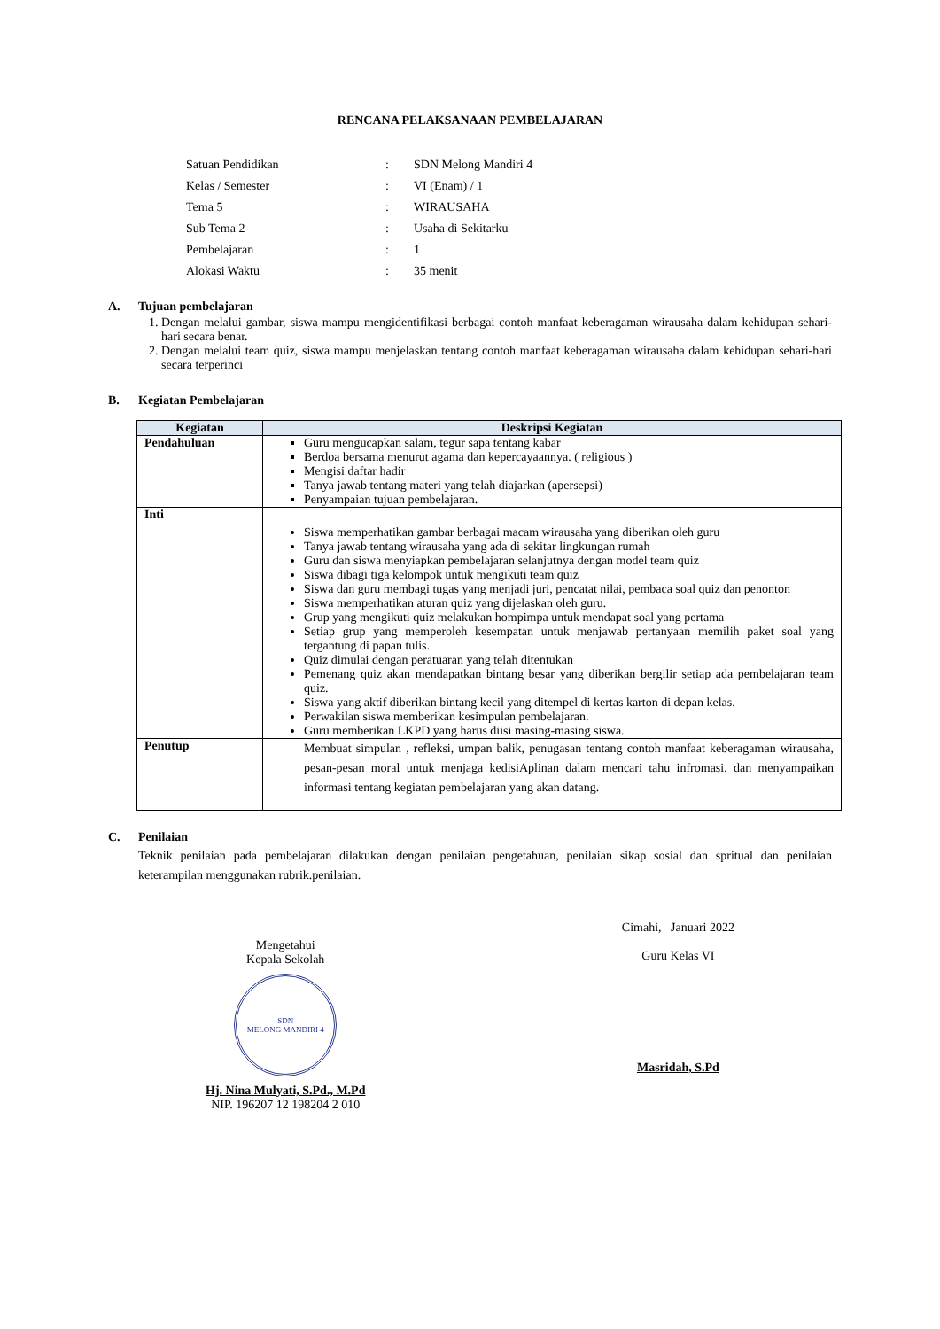RENCANA PELAKSANAAN PEMBELAJARAN
| Satuan Pendidikan | : | SDN Melong Mandiri 4 |
| Kelas / Semester | : | VI (Enam) / 1 |
| Tema 5 | : | WIRAUSAHA |
| Sub Tema 2 | : | Usaha di Sekitarku |
| Pembelajaran | : | 1 |
| Alokasi Waktu | : | 35 menit |
A. Tujuan pembelajaran
1. Dengan melalui gambar, siswa mampu mengidentifikasi berbagai contoh manfaat keberagaman wirausaha dalam kehidupan sehari-hari secara benar.
2. Dengan melalui team quiz, siswa mampu menjelaskan tentang contoh manfaat keberagaman wirausaha dalam kehidupan sehari-hari secara terperinci
B. Kegiatan Pembelajaran
| Kegiatan | Deskripsi Kegiatan |
| --- | --- |
| Pendahuluan | Guru mengucapkan salam, tegur sapa tentang kabar Berdoa bersama menurut agama dan kepercayaannya. ( religious ) Mengisi daftar hadir Tanya jawab tentang materi yang telah diajarkan (apersepsi) Penyampaian tujuan pembelajaran. |
| Inti | Siswa memperhatikan gambar berbagai macam wirausaha yang diberikan oleh guru Tanya jawab tentang wirausaha yang ada di sekitar lingkungan rumah Guru dan siswa menyiapkan pembelajaran selanjutnya dengan model team quiz Siswa dibagi tiga kelompok untuk mengikuti team quiz Siswa dan guru membagi tugas yang menjadi juri, pencatat nilai, pembaca soal quiz dan penonton Siswa memperhatikan aturan quiz yang dijelaskan oleh guru. Grup yang mengikuti quiz melakukan hompimpa untuk mendapat soal yang pertama Setiap grup yang memperoleh kesempatan untuk menjawab pertanyaan memilih paket soal yang tergantung di papan tulis. Quiz dimulai dengan peratuaran yang telah ditentukan Pemenang quiz akan mendapatkan bintang besar yang diberikan bergilir setiap ada pembelajaran team quiz. Siswa yang aktif diberikan bintang kecil yang ditempel di kertas karton di depan kelas. Perwakilan siswa memberikan kesimpulan pembelajaran. Guru memberikan LKPD yang harus diisi masing-masing siswa. |
| Penutup | Membuat simpulan , refleksi, umpan balik, penugasan tentang contoh manfaat keberagaman wirausaha, pesan-pesan moral untuk menjaga kedisiAplinan dalam mencari tahu infromasi, dan menyampaikan informasi tentang kegiatan pembelajaran yang akan datang. |
C. Penilaian
Teknik penilaian pada pembelajaran dilakukan dengan penilaian pengetahuan, penilaian sikap sosial dan spritual dan penilaian keterampilan menggunakan rubrik.penilaian.
Mengetahui
Kepala Sekolah
SDN
MELONG MANDIRI 4
Hj. Nina Mulyati, S.Pd., M.Pd
NIP. 196207 12 198204 2 010
Cimahi, Januari 2022
Guru Kelas VI
Masridah, S.Pd